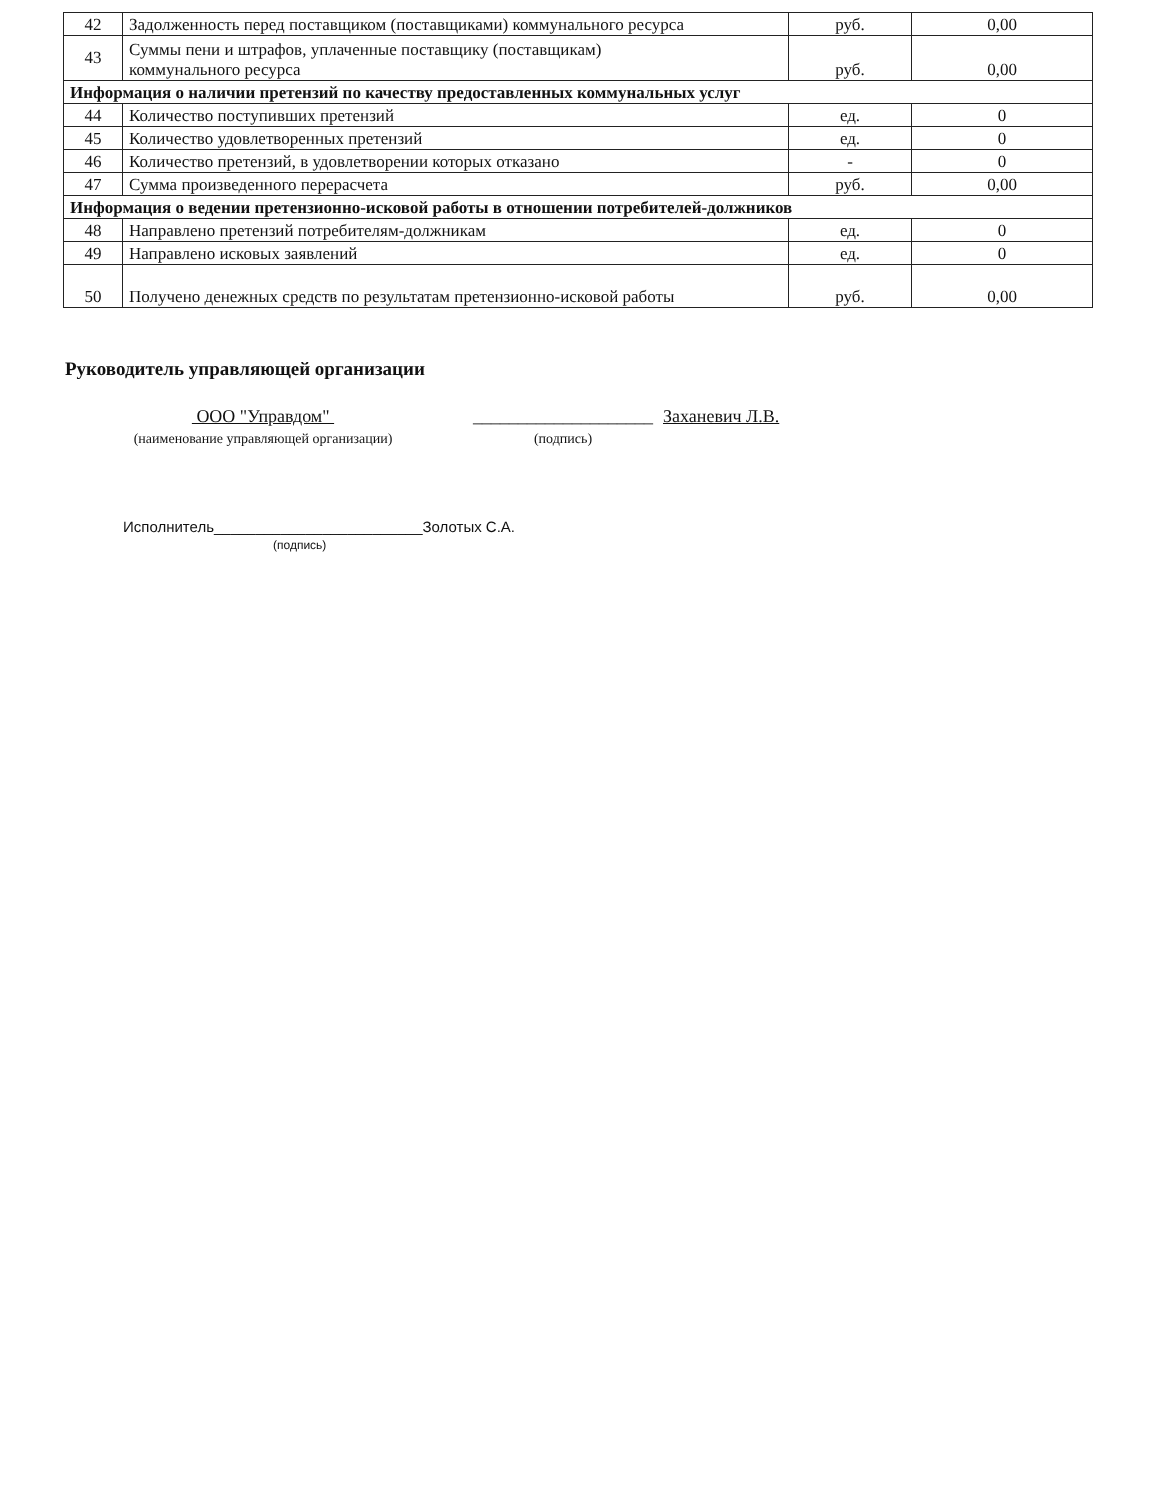| 42 | Задолженность перед поставщиком (поставщиками) коммунального ресурса | руб. | 0,00 |
| 43 | Суммы пени и штрафов, уплаченные поставщику (поставщикам) коммунального ресурса | руб. | 0,00 |
| Информация о наличии претензий по качеству предоставленных коммунальных услуг | | | |
| 44 | Количество поступивших претензий | ед. | 0 |
| 45 | Количество удовлетворенных претензий | ед. | 0 |
| 46 | Количество претензий, в удовлетворении которых отказано | - | 0 |
| 47 | Сумма произведенного перерасчета | руб. | 0,00 |
| Информация о ведении претензионно-исковой работы в отношении потребителей-должников | | | |
| 48 | Направлено претензий потребителям-должникам | ед. | 0 |
| 49 | Направлено исковых заявлений | ед. | 0 |
| 50 | Получено денежных средств по результатам претензионно-исковой работы | руб. | 0,00 |
Руководитель управляющей организации
ООО "Управдом"
(наименование управляющей организации)
____________________
(подпись)
Заханевич Л.В.
Исполнитель_________________________Золотых С.А.
(подпись)